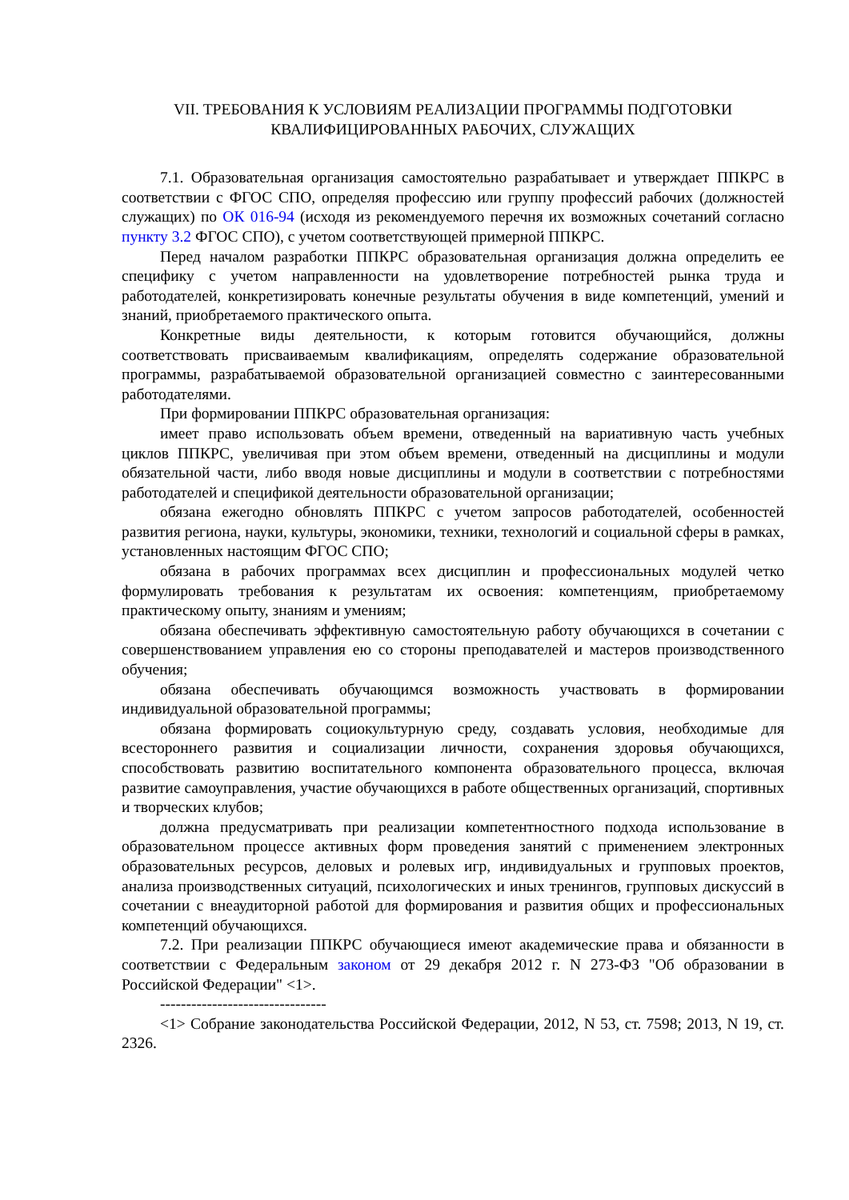VII. ТРЕБОВАНИЯ К УСЛОВИЯМ РЕАЛИЗАЦИИ ПРОГРАММЫ ПОДГОТОВКИ
КВАЛИФИЦИРОВАННЫХ РАБОЧИХ, СЛУЖАЩИХ
7.1. Образовательная организация самостоятельно разрабатывает и утверждает ППКРС в соответствии с ФГОС СПО, определяя профессию или группу профессий рабочих (должностей служащих) по ОК 016-94 (исходя из рекомендуемого перечня их возможных сочетаний согласно пункту 3.2 ФГОС СПО), с учетом соответствующей примерной ППКРС.
Перед началом разработки ППКРС образовательная организация должна определить ее специфику с учетом направленности на удовлетворение потребностей рынка труда и работодателей, конкретизировать конечные результаты обучения в виде компетенций, умений и знаний, приобретаемого практического опыта.
Конкретные виды деятельности, к которым готовится обучающийся, должны соответствовать присваиваемым квалификациям, определять содержание образовательной программы, разрабатываемой образовательной организацией совместно с заинтересованными работодателями.
При формировании ППКРС образовательная организация:
имеет право использовать объем времени, отведенный на вариативную часть учебных циклов ППКРС, увеличивая при этом объем времени, отведенный на дисциплины и модули обязательной части, либо вводя новые дисциплины и модули в соответствии с потребностями работодателей и спецификой деятельности образовательной организации;
обязана ежегодно обновлять ППКРС с учетом запросов работодателей, особенностей развития региона, науки, культуры, экономики, техники, технологий и социальной сферы в рамках, установленных настоящим ФГОС СПО;
обязана в рабочих программах всех дисциплин и профессиональных модулей четко формулировать требования к результатам их освоения: компетенциям, приобретаемому практическому опыту, знаниям и умениям;
обязана обеспечивать эффективную самостоятельную работу обучающихся в сочетании с совершенствованием управления ею со стороны преподавателей и мастеров производственного обучения;
обязана обеспечивать обучающимся возможность участвовать в формировании индивидуальной образовательной программы;
обязана формировать социокультурную среду, создавать условия, необходимые для всестороннего развития и социализации личности, сохранения здоровья обучающихся, способствовать развитию воспитательного компонента образовательного процесса, включая развитие самоуправления, участие обучающихся в работе общественных организаций, спортивных и творческих клубов;
должна предусматривать при реализации компетентностного подхода использование в образовательном процессе активных форм проведения занятий с применением электронных образовательных ресурсов, деловых и ролевых игр, индивидуальных и групповых проектов, анализа производственных ситуаций, психологических и иных тренингов, групповых дискуссий в сочетании с внеаудиторной работой для формирования и развития общих и профессиональных компетенций обучающихся.
7.2. При реализации ППКРС обучающиеся имеют академические права и обязанности в соответствии с Федеральным законом от 29 декабря 2012 г. N 273-ФЗ "Об образовании в Российской Федерации" <1>.
--------------------------------
<1> Собрание законодательства Российской Федерации, 2012, N 53, ст. 7598; 2013, N 19, ст. 2326.